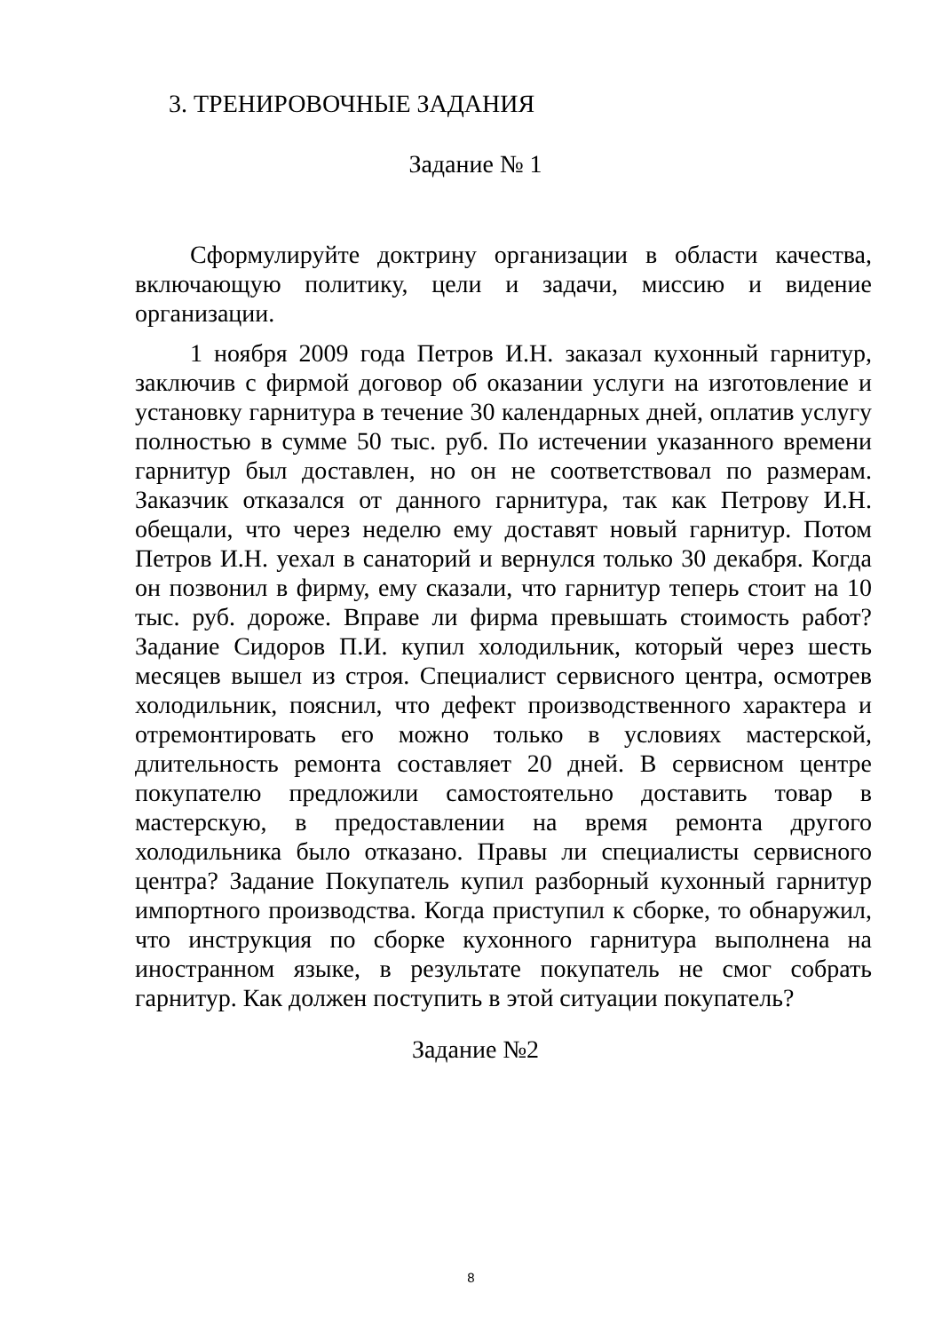3. ТРЕНИРОВОЧНЫЕ ЗАДАНИЯ
Задание № 1
Сформулируйте доктрину организации в области качества, включающую политику, цели и задачи, миссию и видение организации.
1 ноября 2009 года Петров И.Н. заказал кухонный гарнитур, заключив с фирмой договор об оказании услуги на изготовление и установку гарнитура в течение 30 календарных дней, оплатив услугу полностью в сумме 50 тыс. руб. По истечении указанного времени гарнитур был доставлен, но он не соответствовал по размерам. Заказчик отказался от данного гарнитура, так как Петрову И.Н. обещали, что через неделю ему доставят новый гарнитур. Потом Петров И.Н. уехал в санаторий и вернулся только 30 декабря. Когда он позвонил в фирму, ему сказали, что гарнитур теперь стоит на 10 тыс. руб. дороже. Вправе ли фирма превышать стоимость работ? Задание Сидоров П.И. купил холодильник, который через шесть месяцев вышел из строя. Специалист сервисного центра, осмотрев холодильник, пояснил, что дефект производственного характера и отремонтировать его можно только в условиях мастерской, длительность ремонта составляет 20 дней. В сервисном центре покупателю предложили самостоятельно доставить товар в мастерскую, в предоставлении на время ремонта другого холодильника было отказано. Правы ли специалисты сервисного центра? Задание Покупатель купил разборный кухонный гарнитур импортного производства. Когда приступил к сборке, то обнаружил, что инструкция по сборке кухонного гарнитура выполнена на иностранном языке, в результате покупатель не смог собрать гарнитур. Как должен поступить в этой ситуации покупатель?
Задание №2
8